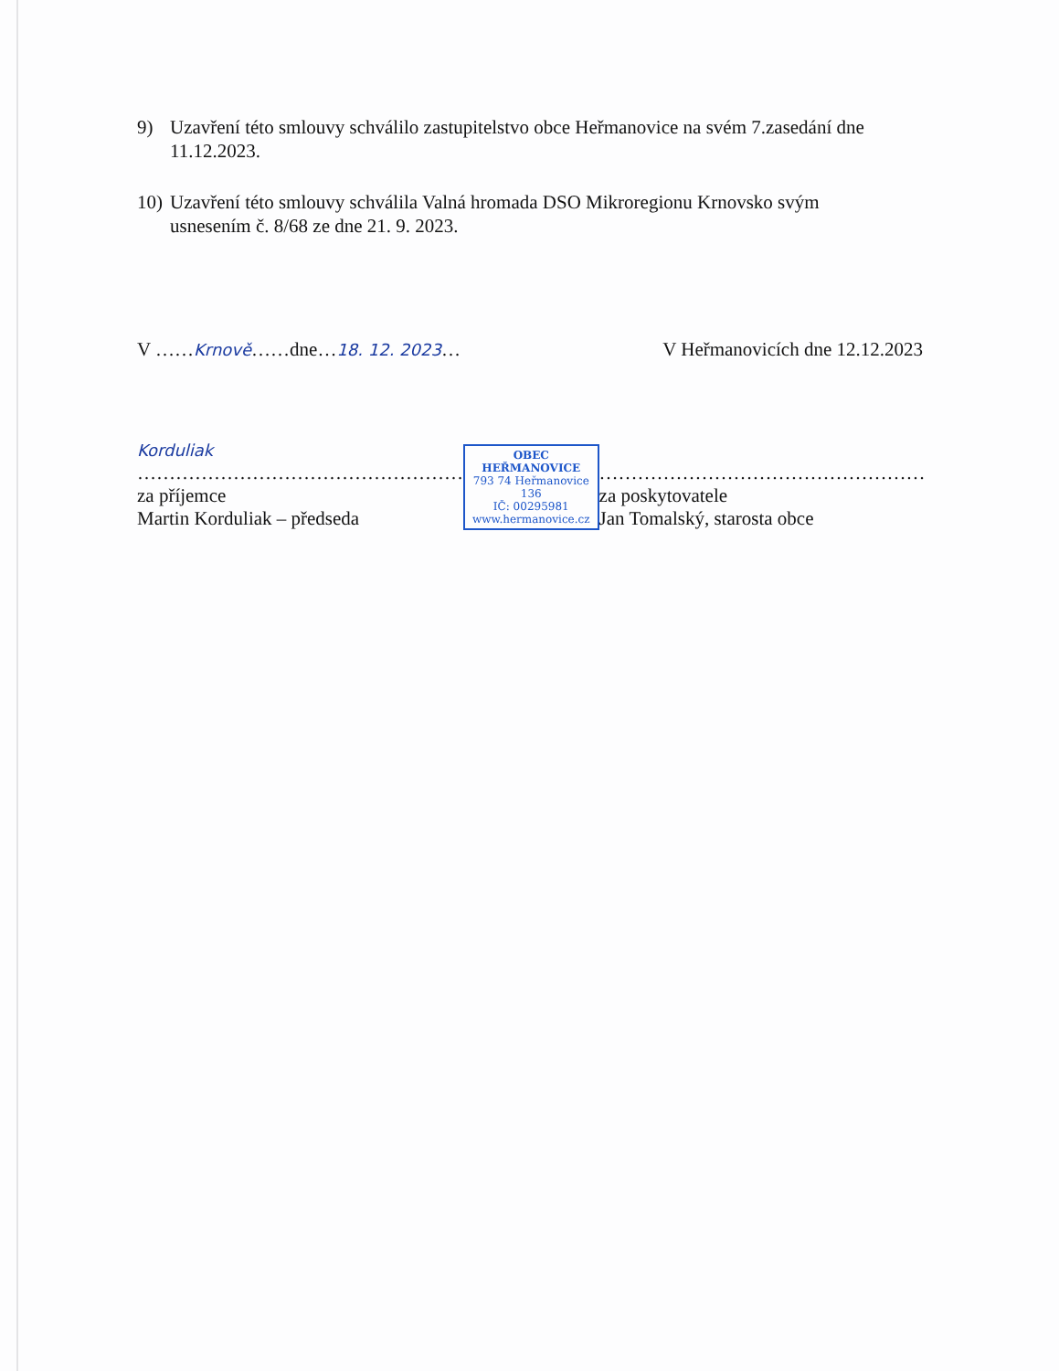9) Uzavření této smlouvy schválilo zastupitelstvo obce Heřmanovice na svém 7.zasedání dne 11.12.2023.
10) Uzavření této smlouvy schválila Valná hromada DSO Mikroregionu Krnovsko svým usnesením č. 8/68 ze dne 21. 9. 2023.
V ……Krnově……dne…18. 12. 2023… V Heřmanovicích dne 12.12.2023
Korduliak
……………………………………………
za příjemce
Martin Korduliak – předseda
OBEC HEŘMANOVICE
793 74 Heřmanovice 136
IČ: 00295981
www.hermanovice.cz
……………………………………………
za poskytovatele
Jan Tomalský, starosta obce